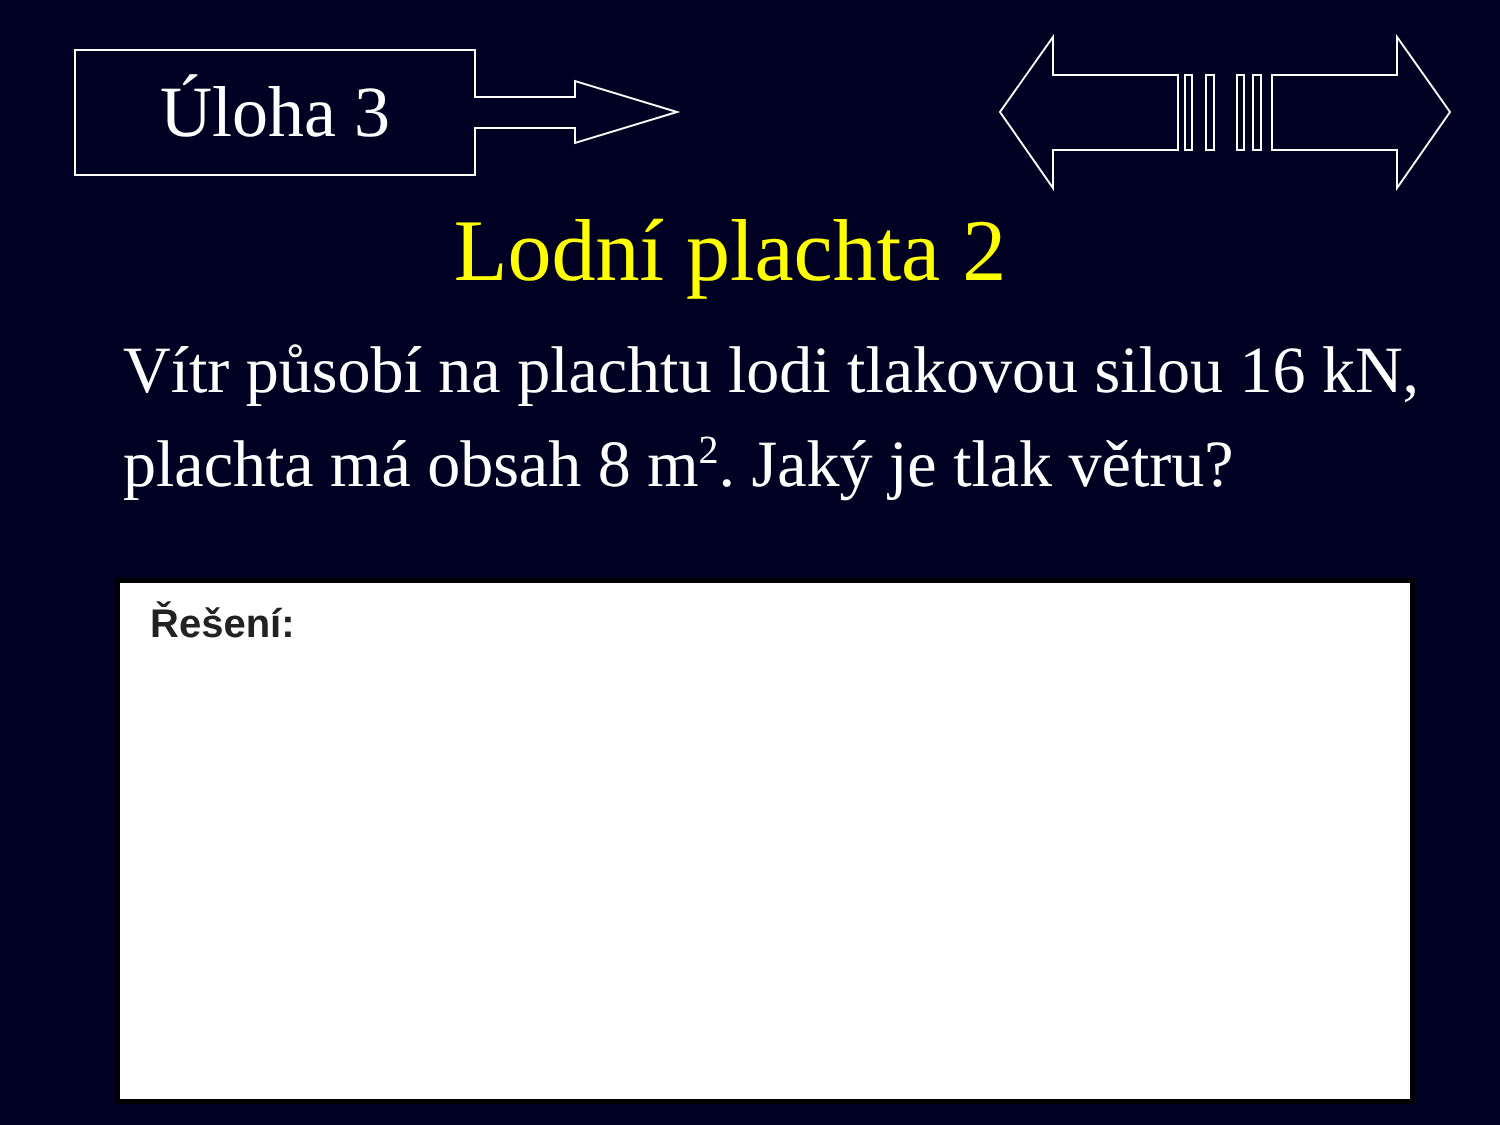Úloha 3
Lodní plachta 2
Vítr působí na plachtu lodi tlakovou silou 16 kN, plachta má obsah 8 m<sup>2</sup>. Jaký je tlak větru?
Řešení: